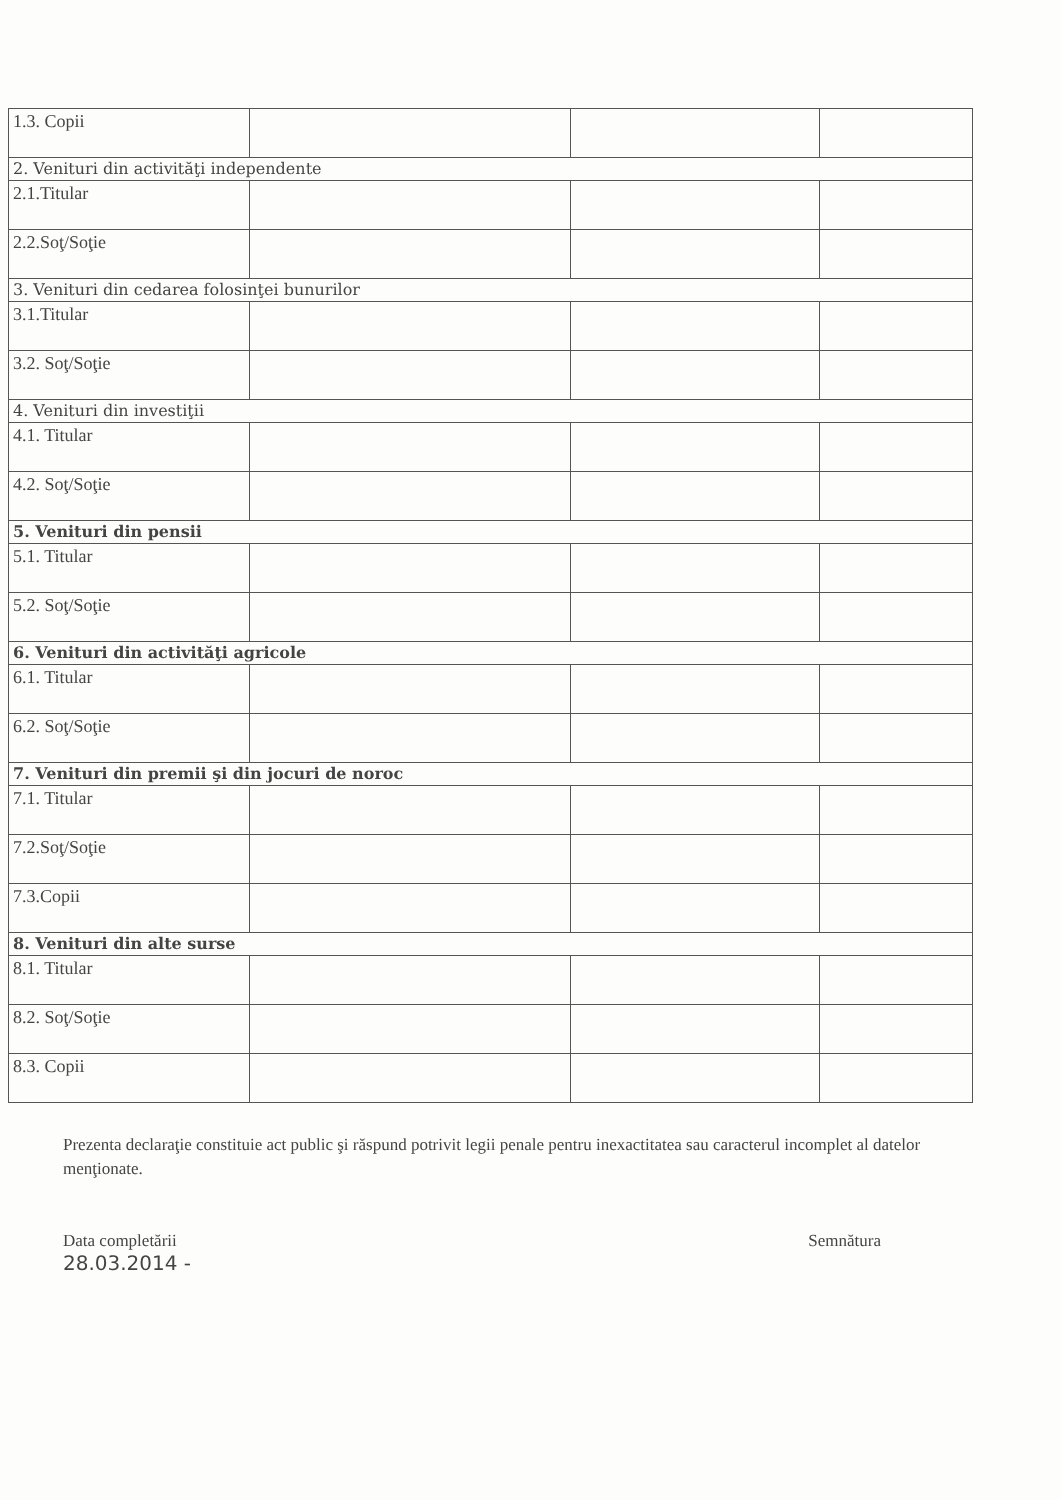| 1.3. Copii | | | |
| 2. Venituri din activităţi independente | | | |
| 2.1.Titular | | | |
| 2.2.Soţ/Soţie | | | |
| 3. Venituri din cedarea folosinţei bunurilor | | | |
| 3.1.Titular | | | |
| 3.2. Soţ/Soţie | | | |
| 4. Venituri din investiţii | | | |
| 4.1. Titular | | | |
| 4.2. Soţ/Soţie | | | |
| 5. Venituri din pensii | | | |
| 5.1. Titular | | | |
| 5.2. Soţ/Soţie | | | |
| 6. Venituri din activităţi agricole | | | |
| 6.1. Titular | | | |
| 6.2. Soţ/Soţie | | | |
| 7. Venituri din premii şi din jocuri de noroc | | | |
| 7.1. Titular | | | |
| 7.2.Soţ/Soţie | | | |
| 7.3.Copii | | | |
| 8. Venituri din alte surse | | | |
| 8.1. Titular | | | |
| 8.2. Soţ/Soţie | | | |
| 8.3. Copii | | | |
Prezenta declaraţie constituie act public şi răspund potrivit legii penale pentru inexactitatea sau caracterul incomplet al datelor menţionate.
Data completării
28.03.2014 -
Semnătura